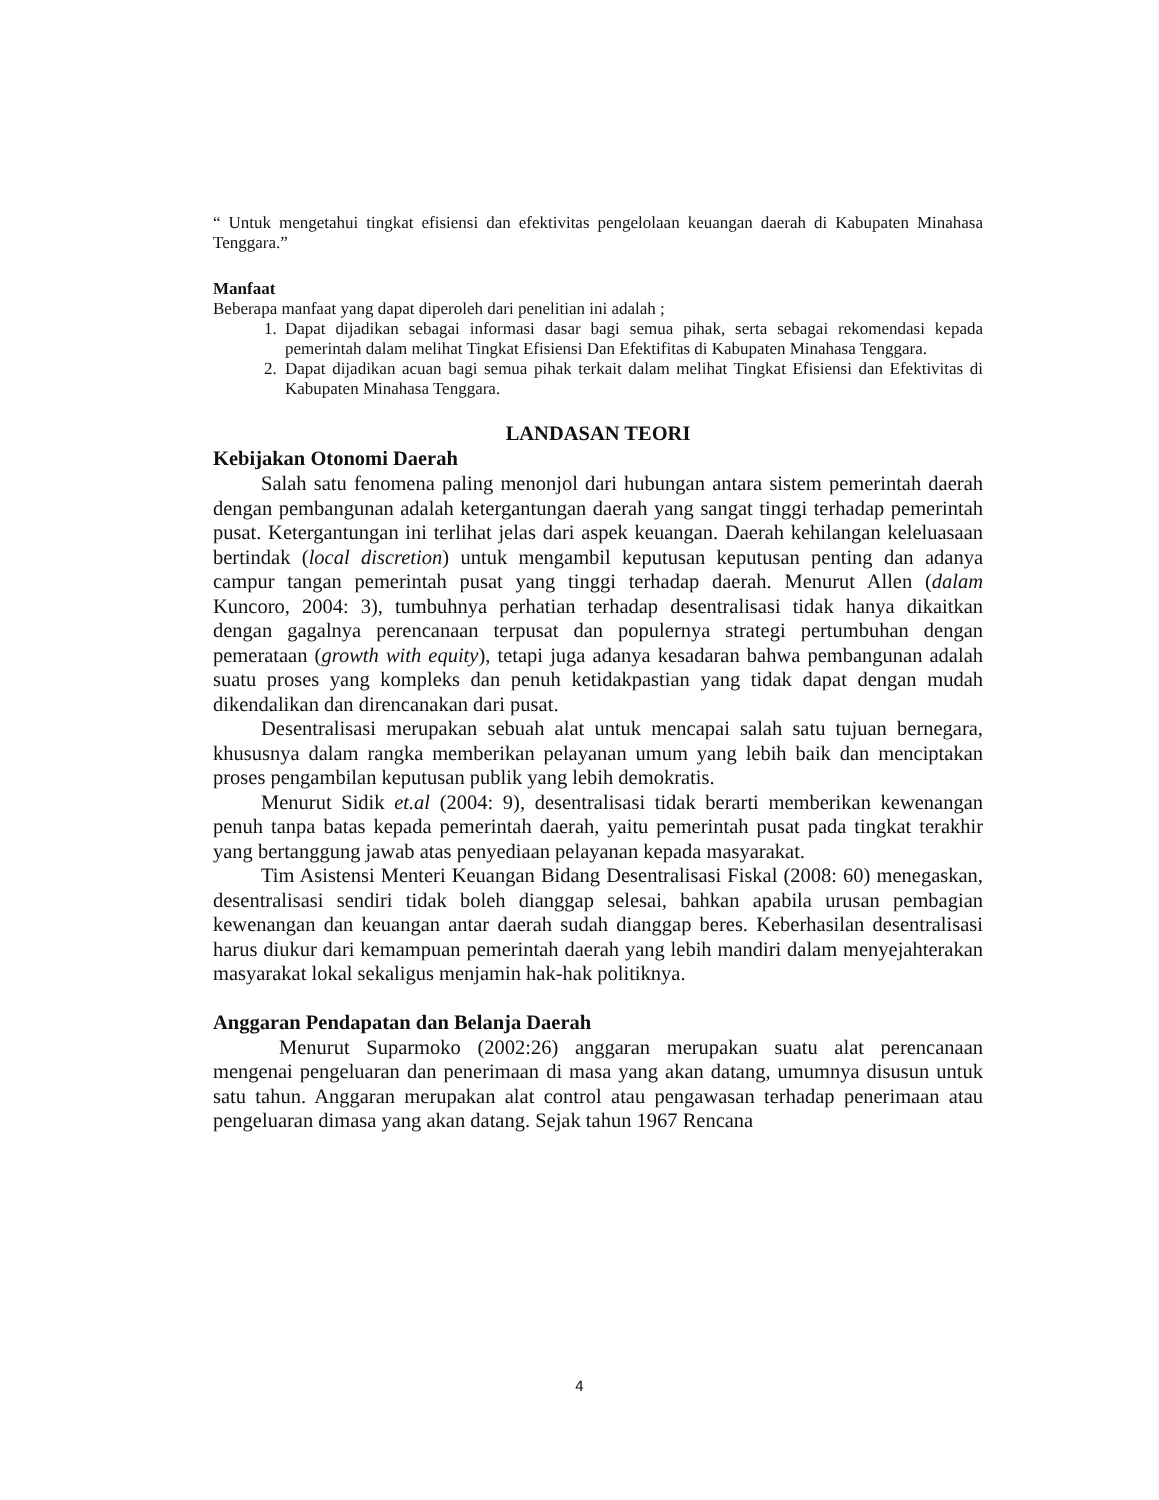“ Untuk mengetahui tingkat efisiensi dan efektivitas pengelolaan keuangan daerah di Kabupaten Minahasa Tenggara.”
Manfaat
Beberapa manfaat yang dapat diperoleh dari penelitian ini adalah ;
1. Dapat dijadikan sebagai informasi dasar bagi semua pihak, serta sebagai rekomendasi kepada pemerintah dalam melihat Tingkat Efisiensi Dan Efektifitas di Kabupaten Minahasa Tenggara.
2. Dapat dijadikan acuan bagi semua pihak terkait dalam melihat Tingkat Efisiensi dan Efektivitas di Kabupaten Minahasa Tenggara.
LANDASAN TEORI
Kebijakan Otonomi Daerah
Salah satu fenomena paling menonjol dari hubungan antara sistem pemerintah daerah dengan pembangunan adalah ketergantungan daerah yang sangat tinggi terhadap pemerintah pusat. Ketergantungan ini terlihat jelas dari aspek keuangan. Daerah kehilangan keleluasaan bertindak (local discretion) untuk mengambil keputusan keputusan penting dan adanya campur tangan pemerintah pusat yang tinggi terhadap daerah. Menurut Allen (dalam Kuncoro, 2004: 3), tumbuhnya perhatian terhadap desentralisasi tidak hanya dikaitkan dengan gagalnya perencanaan terpusat dan populernya strategi pertumbuhan dengan pemerataan (growth with equity), tetapi juga adanya kesadaran bahwa pembangunan adalah suatu proses yang kompleks dan penuh ketidakpastian yang tidak dapat dengan mudah dikendalikan dan direncanakan dari pusat.
Desentralisasi merupakan sebuah alat untuk mencapai salah satu tujuan bernegara, khususnya dalam rangka memberikan pelayanan umum yang lebih baik dan menciptakan proses pengambilan keputusan publik yang lebih demokratis.
Menurut Sidik et.al (2004: 9), desentralisasi tidak berarti memberikan kewenangan penuh tanpa batas kepada pemerintah daerah, yaitu pemerintah pusat pada tingkat terakhir yang bertanggung jawab atas penyediaan pelayanan kepada masyarakat.
Tim Asistensi Menteri Keuangan Bidang Desentralisasi Fiskal (2008: 60) menegaskan, desentralisasi sendiri tidak boleh dianggap selesai, bahkan apabila urusan pembagian kewenangan dan keuangan antar daerah sudah dianggap beres. Keberhasilan desentralisasi harus diukur dari kemampuan pemerintah daerah yang lebih mandiri dalam menyejahterakan masyarakat lokal sekaligus menjamin hak-hak politiknya.
Anggaran Pendapatan dan Belanja Daerah
Menurut Suparmoko (2002:26) anggaran merupakan suatu alat perencanaan mengenai pengeluaran dan penerimaan di masa yang akan datang, umumnya disusun untuk satu tahun. Anggaran merupakan alat control atau pengawasan terhadap penerimaan atau pengeluaran dimasa yang akan datang. Sejak tahun 1967 Rencana
4